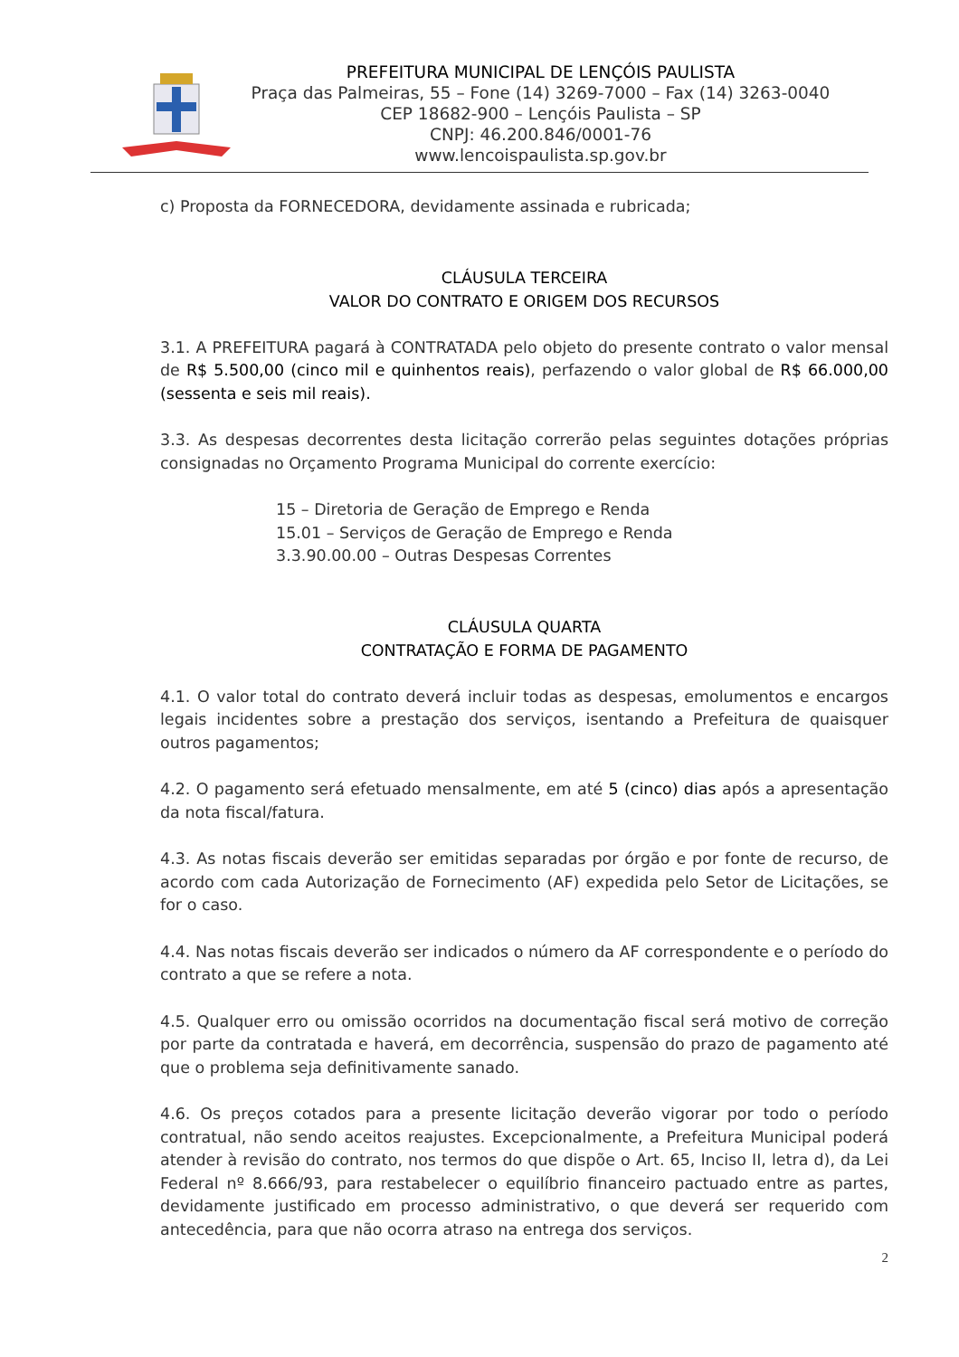PREFEITURA MUNICIPAL DE LENÇÓIS PAULISTA
Praça das Palmeiras, 55 – Fone (14) 3269-7000 – Fax (14) 3263-0040
CEP 18682-900 – Lençóis Paulista – SP
CNPJ: 46.200.846/0001-76
www.lencoispaulista.sp.gov.br
c) Proposta da FORNECEDORA, devidamente assinada e rubricada;
CLÁUSULA TERCEIRA
VALOR DO CONTRATO E ORIGEM DOS RECURSOS
3.1. A PREFEITURA pagará à CONTRATADA pelo objeto do presente contrato o valor mensal de R$ 5.500,00 (cinco mil e quinhentos reais), perfazendo o valor global de R$ 66.000,00 (sessenta e seis mil reais).
3.3. As despesas decorrentes desta licitação correrão pelas seguintes dotações próprias consignadas no Orçamento Programa Municipal do corrente exercício:
15 – Diretoria de Geração de Emprego e Renda
15.01 – Serviços de Geração de Emprego e Renda
3.3.90.00.00 – Outras Despesas Correntes
CLÁUSULA QUARTA
CONTRATAÇÃO E FORMA DE PAGAMENTO
4.1. O valor total do contrato deverá incluir todas as despesas, emolumentos e encargos legais incidentes sobre a prestação dos serviços, isentando a Prefeitura de quaisquer outros pagamentos;
4.2. O pagamento será efetuado mensalmente, em até 5 (cinco) dias após a apresentação da nota fiscal/fatura.
4.3. As notas fiscais deverão ser emitidas separadas por órgão e por fonte de recurso, de acordo com cada Autorização de Fornecimento (AF) expedida pelo Setor de Licitações, se for o caso.
4.4. Nas notas fiscais deverão ser indicados o número da AF correspondente e o período do contrato a que se refere a nota.
4.5. Qualquer erro ou omissão ocorridos na documentação fiscal será motivo de correção por parte da contratada e haverá, em decorrência, suspensão do prazo de pagamento até que o problema seja definitivamente sanado.
4.6. Os preços cotados para a presente licitação deverão vigorar por todo o período contratual, não sendo aceitos reajustes. Excepcionalmente, a Prefeitura Municipal poderá atender à revisão do contrato, nos termos do que dispõe o Art. 65, Inciso II, letra d), da Lei Federal nº 8.666/93, para restabelecer o equilíbrio financeiro pactuado entre as partes, devidamente justificado em processo administrativo, o que deverá ser requerido com antecedência, para que não ocorra atraso na entrega dos serviços.
2